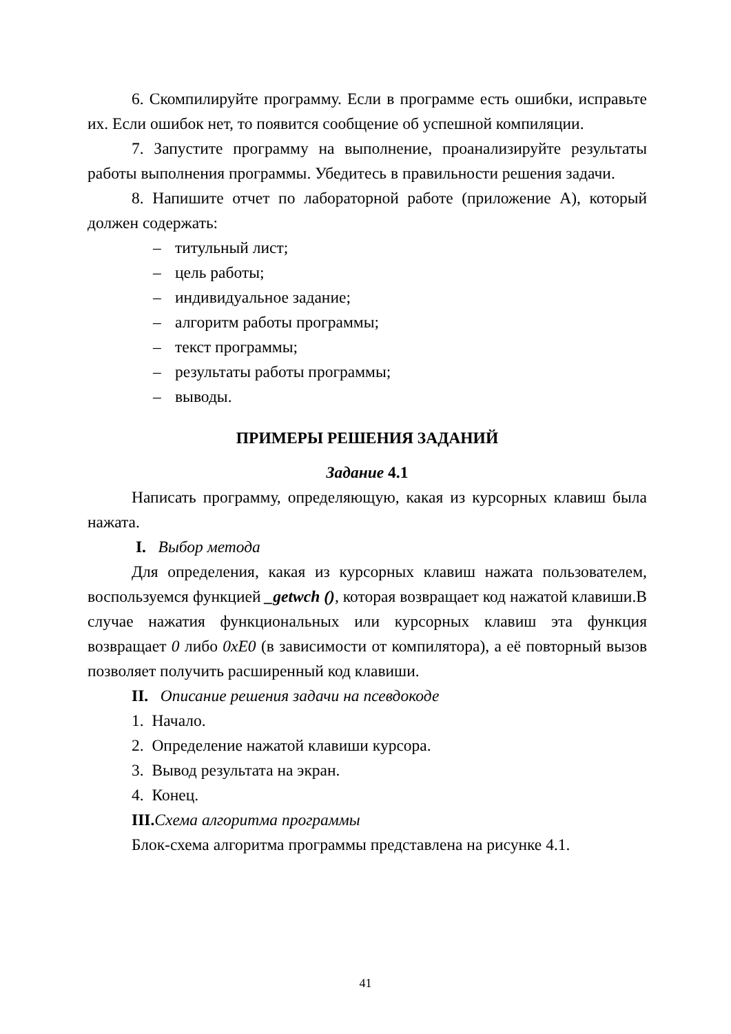6. Скомпилируйте программу. Если в программе есть ошибки, исправьте их. Если ошибок нет, то появится сообщение об успешной компиляции.
7. Запустите программу на выполнение, проанализируйте результаты работы выполнения программы. Убедитесь в правильности решения задачи.
8. Напишите отчет по лабораторной работе (приложение А), который должен содержать:
– титульный лист;
– цель работы;
– индивидуальное задание;
– алгоритм работы программы;
– текст программы;
– результаты работы программы;
– выводы.
ПРИМЕРЫ РЕШЕНИЯ ЗАДАНИЙ
Задание 4.1
Написать программу, определяющую, какая из курсорных клавиш была нажата.
I. Выбор метода
Для определения, какая из курсорных клавиш нажата пользователем, воспользуемся функцией _getwch (), которая возвращает код нажатой клавиши.В случае нажатия функциональных или курсорных клавиш эта функция возвращает 0 либо 0xE0 (в зависимости от компилятора), а её повторный вызов позволяет получить расширенный код клавиши.
II. Описание решения задачи на псевдокоде
1. Начало.
2. Определение нажатой клавиши курсора.
3. Вывод результата на экран.
4. Конец.
III. Схема алгоритма программы
Блок-схема алгоритма программы представлена на рисунке 4.1.
41